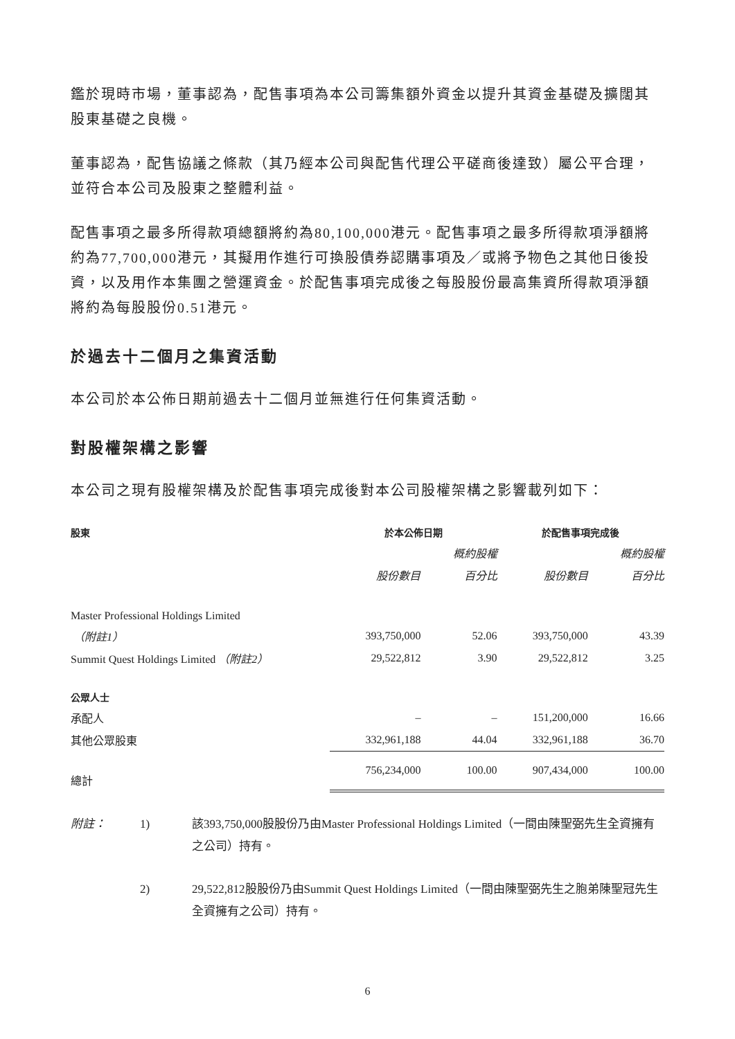鑑於現時市場，董事認為，配售事項為本公司籌集額外資金以提升其資金基礎及擴闊其股東基礎之良機。
董事認為，配售協議之條款（其乃經本公司與配售代理公平磋商後達致）屬公平合理，並符合本公司及股東之整體利益。
配售事項之最多所得款項總額將約為80,100,000港元。配售事項之最多所得款項淨額將約為77,700,000港元，其擬用作進行可換股債券認購事項及／或將予物色之其他日後投資，以及用作本集團之營運資金。於配售事項完成後之每股股份最高集資所得款項淨額將約為每股股份0.51港元。
於過去十二個月之集資活動
本公司於本公佈日期前過去十二個月並無進行任何集資活動。
對股權架構之影響
本公司之現有股權架構及於配售事項完成後對本公司股權架構之影響載列如下：
| 股東 | 於本公佈日期 | | 於配售事項完成後 | |
| --- | --- | --- | --- | --- |
| | | 概約股權 | | 概約股權 |
| | 股份數目 | 百分比 | 股份數目 | 百分比 |
| Master Professional Holdings Limited | | | | |
| （附註1） | 393,750,000 | 52.06 | 393,750,000 | 43.39 |
| Summit Quest Holdings Limited （附註2） | 29,522,812 | 3.90 | 29,522,812 | 3.25 |
| 公眾人士 | | | | |
| 承配人 | – | – | 151,200,000 | 16.66 |
| 其他公眾股東 | 332,961,188 | 44.04 | 332,961,188 | 36.70 |
| 總計 | 756,234,000 | 100.00 | 907,434,000 | 100.00 |
附註：
1)
該393,750,000股股份乃由Master Professional Holdings Limited（一間由陳聖弼先生全資擁有之公司）持有。
2)
29,522,812股股份乃由Summit Quest Holdings Limited（一間由陳聖弼先生之胞弟陳聖冠先生全資擁有之公司）持有。
6